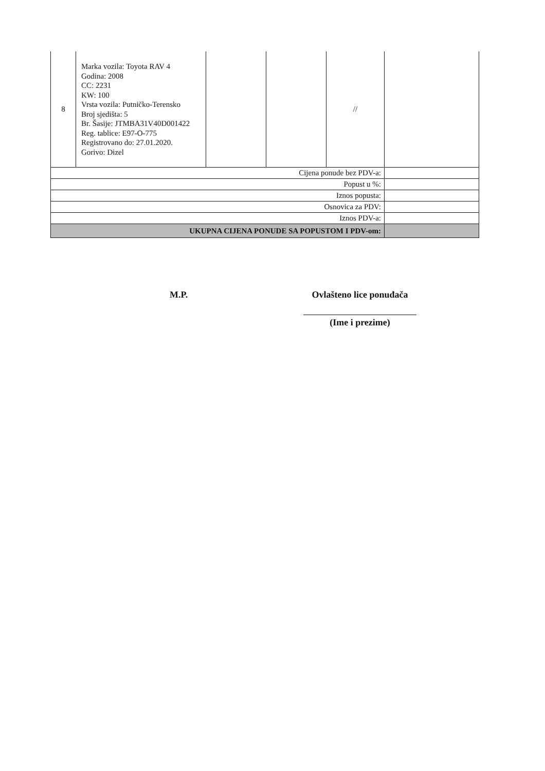| 8 | Marka vozila: Toyota RAV 4 Godina: 2008 CC: 2231 KW: 100 Vrsta vozila: Putničko-Terensko Broj sjedišta: 5 Br. Šasije: JTMBA31V40D001422 Reg. tablice: E97-O-775 Registrovano do: 27.01.2020. Gorivo: Dizel | | | // | |
| Cijena ponude bez PDV-a: | | | | | |
| Popust u %: | | | | | |
| Iznos popusta: | | | | | |
| Osnovica za PDV: | | | | | |
| Iznos PDV-a: | | | | | |
| UKUPNA CIJENA PONUDE SA POPUSTOM I PDV-om: | | | | | |
M.P. Ovlašteno lice ponuđača
(Ime i prezime)